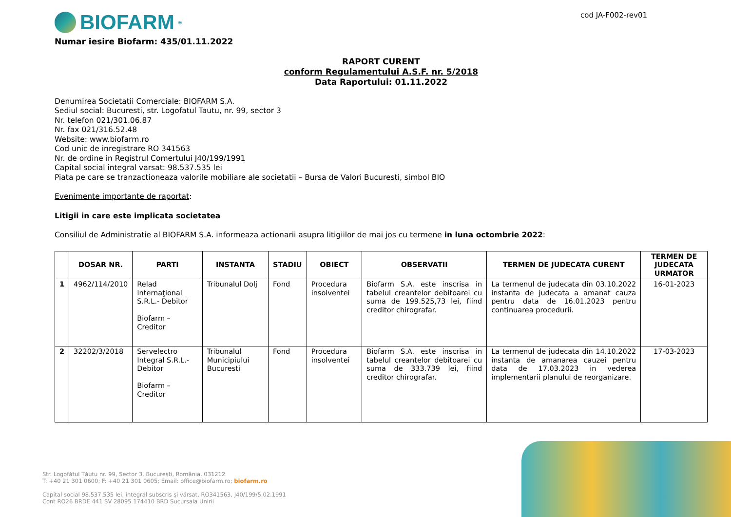BIOFARM<sup>®</sup>
cod JA-F002-rev01
Numar iesire Biofarm: 435/01.11.2022
RAPORT CURENT
conform Regulamentului A.S.F. nr. 5/2018
Data Raportului: 01.11.2022
Denumirea Societatii Comerciale: BIOFARM S.A.
Sediul social: Bucuresti, str. Logofatul Tautu, nr. 99, sector 3
Nr. telefon 021/301.06.87
Nr. fax 021/316.52.48
Website: www.biofarm.ro
Cod unic de inregistrare RO 341563
Nr. de ordine in Registrul Comertului J40/199/1991
Capital social integral varsat: 98.537.535 lei
Piata pe care se tranzactioneaza valorile mobiliare ale societatii – Bursa de Valori Bucuresti, simbol BIO
Evenimente importante de raportat:
Litigii in care este implicata societatea
Consiliul de Administratie al BIOFARM S.A. informeaza actionarii asupra litigiilor de mai jos cu termene in luna octombrie 2022:
| | DOSAR NR. | PARTI | INSTANTA | STADIU | OBIECT | OBSERVATII | TERMEN DE JUDECATA CURENT | TERMEN DE JUDECATA URMATOR |
| --- | --- | --- | --- | --- | --- | --- | --- | --- |
| 1 | 4962/114/2010 | Relad Internaţional S.R.L.- Debitor Biofarm – Creditor | Tribunalul Dolj | Fond | Procedura insolventei | Biofarm S.A. este inscrisa in tabelul creantelor debitoarei cu suma de 199.525,73 lei, fiind creditor chirografar. | La termenul de judecata din 03.10.2022 instanta de judecata a amanat cauza pentru data de 16.01.2023 pentru continuarea procedurii. | 16-01-2023 |
| 2 | 32202/3/2018 | Servelectro Integral S.R.L.- Debitor Biofarm – Creditor | Tribunalul Municipiului Bucuresti | Fond | Procedura insolventei | Biofarm S.A. este inscrisa in tabelul creantelor debitoarei cu suma de 333.739 lei, fiind creditor chirografar. | La termenul de judecata din 14.10.2022 instanta de amanarea cauzei pentru data de 17.03.2023 in vederea implementarii planului de reorganizare. | 17-03-2023 |
Str. Logofătul Tăutu nr. 99, Sector 3, București, România, 031212
T: +40 21 301 0600; F: +40 21 301 0605; Email: office@biofarm.ro; biofarm.ro
Capital social 98.537.535 lei, integral subscris și vărsat, RO341563, J40/199/5.02.1991
Cont RO26 BRDE 441 SV 28095 174410 BRD Sucursala Unirii